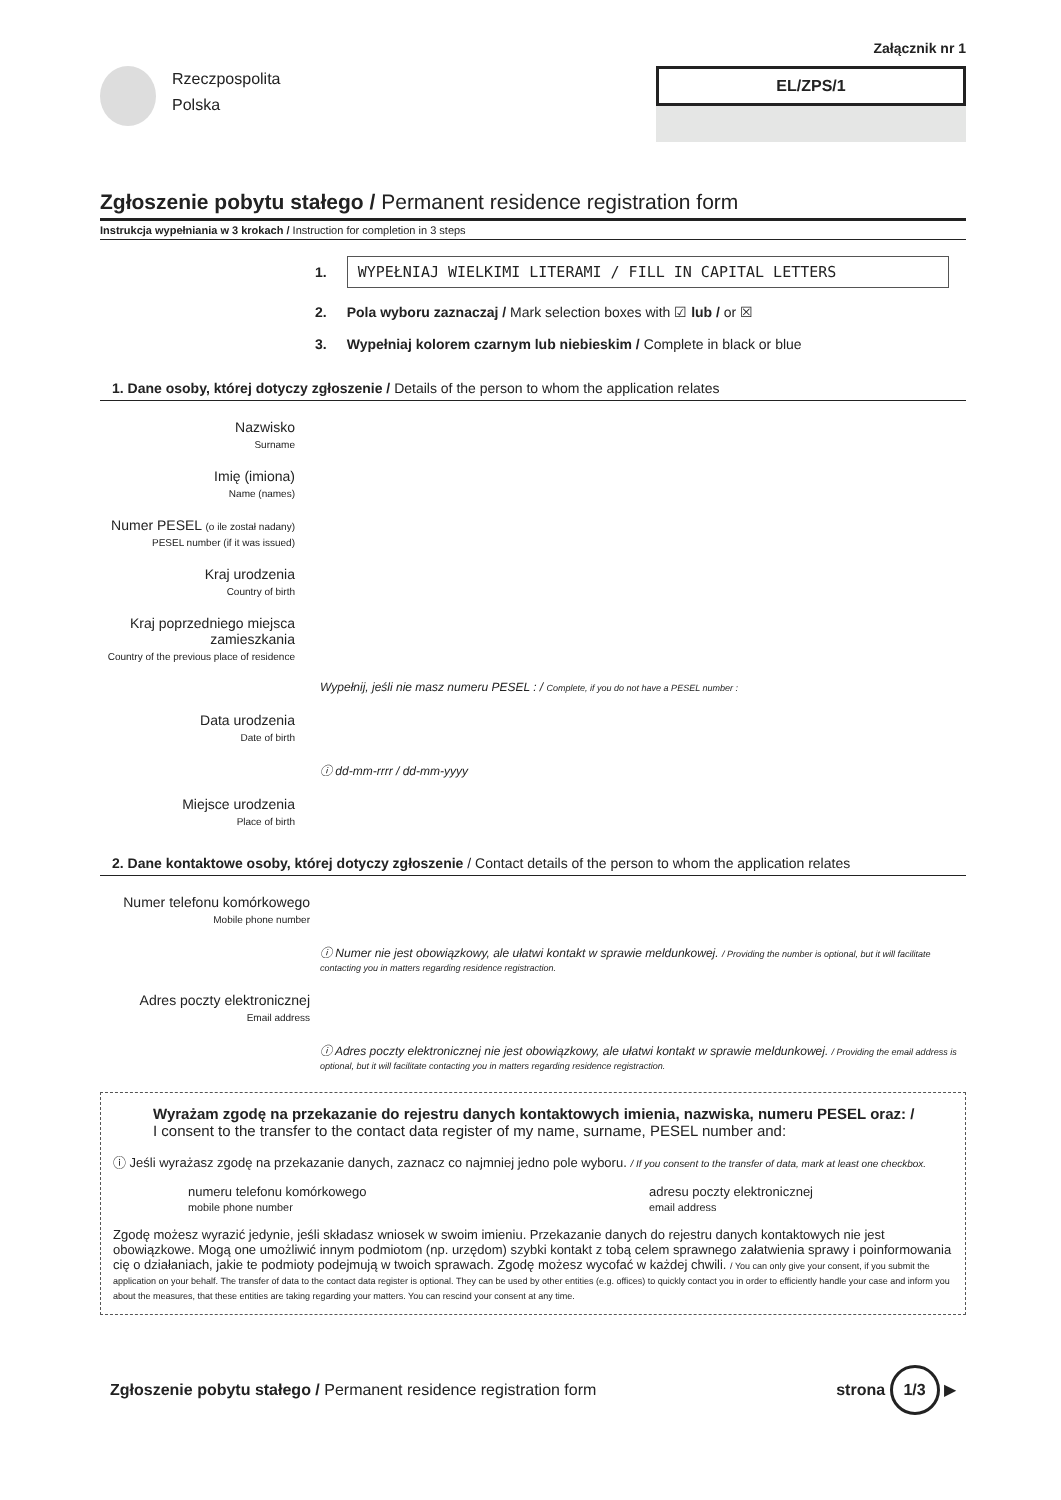Załącznik nr 1
Rzeczpospolita
Polska
EL/ZPS/1
Zgłoszenie pobytu stałego / Permanent residence registration form
Instrukcja wypełniania w 3 krokach / Instruction for completion in 3 steps
1. WYPEŁNIAJ WIELKIMI LITERAMI / FILL IN CAPITAL LETTERS
2. Pola wyboru zaznaczaj / Mark selection boxes with ☑ lub / or ☒
3. Wypełniaj kolorem czarnym lub niebieskim / Complete in black or blue
1. Dane osoby, której dotyczy zgłoszenie / Details of the person to whom the application relates
Nazwisko
Surname
Imię (imiona)
Name (names)
Numer PESEL (o ile został nadany)
PESEL number (if it was issued)
Kraj urodzenia
Country of birth
Kraj poprzedniego miejsca zamieszkania
Country of the previous place of residence
Wypełnij, jeśli nie masz numeru PESEL : / Complete, if you do not have a PESEL number :
Data urodzenia
Date of birth
ⓘ dd-mm-rrrr / dd-mm-yyyy
Miejsce urodzenia
Place of birth
2. Dane kontaktowe osoby, której dotyczy zgłoszenie / Contact details of the person to whom the application relates
Numer telefonu komórkowego
Mobile phone number
ⓘ Numer nie jest obowiązkowy, ale ułatwi kontakt w sprawie meldunkowej. / Providing the number is optional, but it will facilitate contacting you in matters regarding residence registraction.
Adres poczty elektronicznej
Email address
ⓘ Adres poczty elektronicznej nie jest obowiązkowy, ale ułatwi kontakt w sprawie meldunkowej. / Providing the email address is optional, but it will facilitate contacting you in matters regarding residence registraction.
Wyrażam zgodę na przekazanie do rejestru danych kontaktowych imienia, nazwiska, numeru PESEL oraz: /
I consent to the transfer to the contact data register of my name, surname, PESEL number and:
ⓘ Jeśli wyrażasz zgodę na przekazanie danych, zaznacz co najmniej jedno pole wyboru. / If you consent to the transfer of data, mark at least one checkbox.
numeru telefonu komórkowego
mobile phone number
adresu poczty elektronicznej
email address
Zgodę możesz wyrazić jedynie, jeśli składasz wniosek w swoim imieniu. Przekazanie danych do rejestru danych kontaktowych nie jest obowiązkowe. Mogą one umożliwić innym podmiotom (np. urzędom) szybki kontakt z tobą celem sprawnego załatwienia sprawy i poinformowania cię o działaniach, jakie te podmioty podejmują w twoich sprawach. Zgodę możesz wycofać w każdej chwili. / You can only give your consent, if you submit the application on your behalf. The transfer of data to the contact data register is optional. They can be used by other entities (e.g. offices) to quickly contact you in order to efficiently handle your case and inform you about the measures, that these entities are taking regarding your matters. You can rescind your consent at any time.
Zgłoszenie pobytu stałego / Permanent residence registration form
strona 1/3 ▶